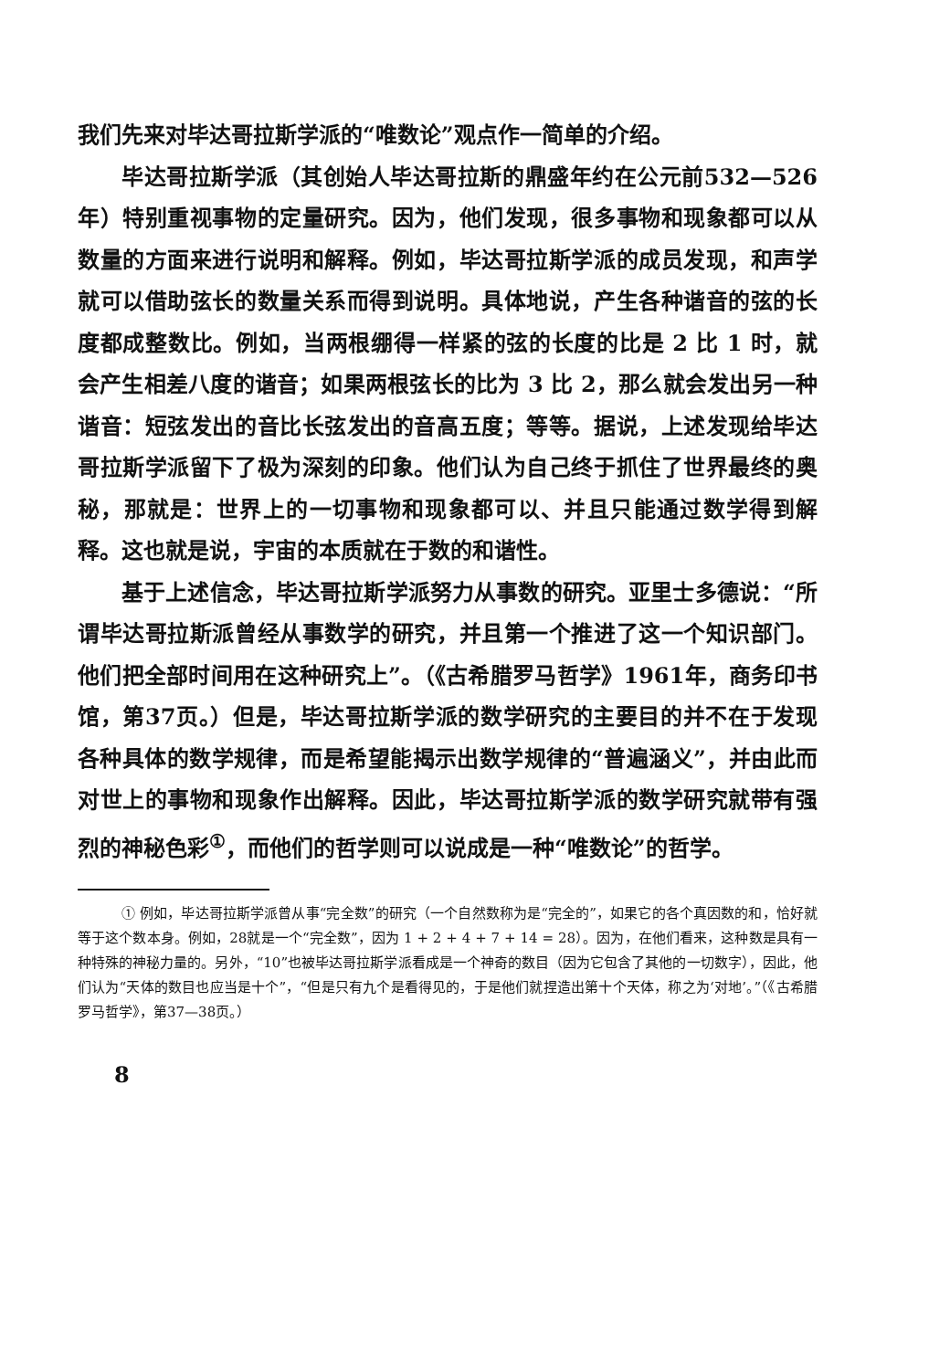我们先来对毕达哥拉斯学派的“唯数论”观点作一简单的介绍。
毕达哥拉斯学派（其创始人毕达哥拉斯的鼎盛年约在公元前532—526年）特别重视事物的定量研究。因为，他们发现，很多事物和现象都可以从数量的方面来进行说明和解释。例如，毕达哥拉斯学派的成员发现，和声学就可以借助弦长的数量关系而得到说明。具体地说，产生各种谐音的弦的长度都成整数比。例如，当两根绷得一样紧的弦的长度的比是 2 比 1 时，就会产生相差八度的谐音；如果两根弦长的比为 3 比 2，那么就会发出另一种谐音：短弦发出的音比长弦发出的音高五度；等等。据说，上述发现给毕达哥拉斯学派留下了极为深刻的印象。他们认为自己终于抓住了世界最终的奥秘，那就是：世界上的一切事物和现象都可以、并且只能通过数学得到解释。这也就是说，宇宙的本质就在于数的和谐性。
基于上述信念，毕达哥拉斯学派努力从事数的研究。亚里士多德说：“所谓毕达哥拉斯派曾经从事数学的研究，并且第一个推进了这一个知识部门。他们把全部时间用在这种研究上”。（《古希腊罗马哲学》1961年，商务印书馆，第37页。）但是，毕达哥拉斯学派的数学研究的主要目的并不在于发现各种具体的数学规律，而是希望能揭示出数学规律的“普遍涵义”，并由此而对世上的事物和现象作出解释。因此，毕达哥拉斯学派的数学研究就带有强烈的神秘色彩<sup>①</sup>，而他们的哲学则可以说成是一种“唯数论”的哲学。
① 例如，毕达哥拉斯学派曾从事“完全数”的研究（一个自然数称为是“完全的”，如果它的各个真因数的和，恰好就等于这个数本身。例如，28就是一个“完全数”，因为 1 + 2 + 4 + 7 + 14 = 28）。因为，在他们看来，这种数是具有一种特殊的神秘力量的。另外，“10”也被毕达哥拉斯学派看成是一个神奇的数目（因为它包含了其他的一切数字），因此，他们认为“天体的数目也应当是十个”，“但是只有九个是看得见的，于是他们就捏造出第十个天体，称之为‘对地’。”（《古希腊罗马哲学》，第37—38页。）
8